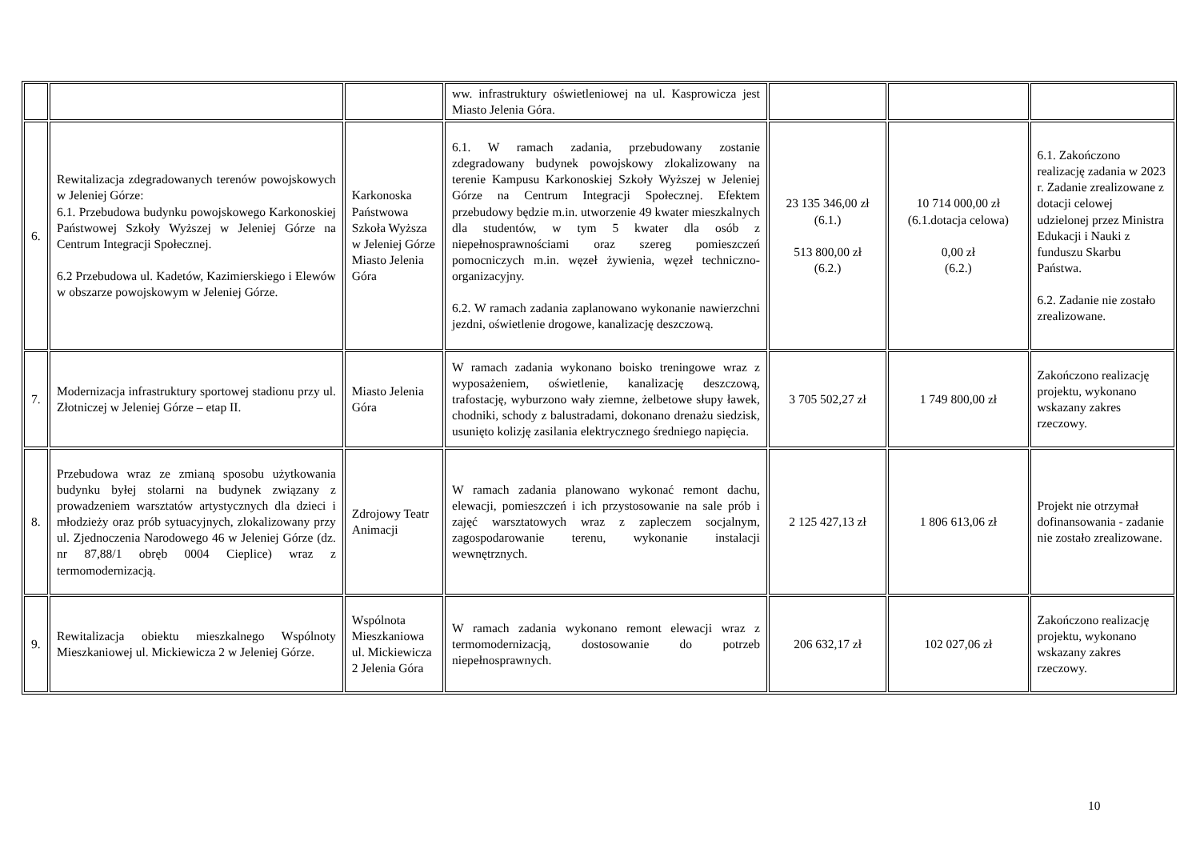| | | | ww. infrastruktury oświetleniowej na ul. Kasprowicza jest Miasto Jelenia Góra. | | | |
| 6. | Rewitalizacja zdegradowanych terenów powojskowych w Jeleniej Górze: 6.1. Przebudowa budynku powojskowego Karkonoskiej Państwowej Szkoły Wyższej w Jeleniej Górze na Centrum Integracji Społecznej. 6.2 Przebudowa ul. Kadetów, Kazimierskiego i Elewów w obszarze powojskowym w Jeleniej Górze. | Karkonoska Państwowa Szkoła Wyższa w Jeleniej Górze Miasto Jelenia Góra | 6.1. W ramach zadania, przebudowany zostanie zdegradowany budynek powojskowy zlokalizowany na terenie Kampusu Karkonoskiej Szkoły Wyższej w Jeleniej Górze na Centrum Integracji Społecznej. Efektem przebudowy będzie m.in. utworzenie 49 kwater mieszkalnych dla studentów, w tym 5 kwater dla osób z niepełnosprawnościami oraz szereg pomieszczeń pomocniczych m.in. węzeł żywienia, węzeł techniczno-organizacyjny. 6.2. W ramach zadania zaplanowano wykonanie nawierzchni jezdni, oświetlenie drogowe, kanalizację deszczową. | 23 135 346,00 zł (6.1.) 513 800,00 zł (6.2.) | 10 714 000,00 zł (6.1.dotacja celowa) 0,00 zł (6.2.) | 6.1. Zakończono realizację zadania w 2023 r. Zadanie zrealizowane z dotacji celowej udzielonej przez Ministra Edukacji i Nauki z funduszu Skarbu Państwa. 6.2. Zadanie nie zostało zrealizowane. |
| 7. | Modernizacja infrastruktury sportowej stadionu przy ul. Złotniczej w Jeleniej Górze – etap II. | Miasto Jelenia Góra | W ramach zadania wykonano boisko treningowe wraz z wyposażeniem, oświetlenie, kanalizację deszczową, trafostację, wyburzono wały ziemne, żelbetowe słupy ławek, chodniki, schody z balustradami, dokonano drenażu siedzisk, usunięto kolizję zasilania elektrycznego średniego napięcia. | 3 705 502,27 zł | 1 749 800,00 zł | Zakończono realizację projektu, wykonano wskazany zakres rzeczowy. |
| 8. | Przebudowa wraz ze zmianą sposobu użytkowania budynku byłej stolarni na budynek związany z prowadzeniem warsztatów artystycznych dla dzieci i młodzieży oraz prób sytuacyjnych, zlokalizowany przy ul. Zjednoczenia Narodowego 46 w Jeleniej Górze (dz. nr 87,88/1 obręb 0004 Cieplice) wraz z termomodernizacją. | Zdrojowy Teatr Animacji | W ramach zadania planowano wykonać remont dachu, elewacji, pomieszczeń i ich przystosowanie na sale prób i zajęć warsztatowych wraz z zapleczem socjalnym, zagospodarowanie terenu, wykonanie instalacji wewnętrznych. | 2 125 427,13 zł | 1 806 613,06 zł | Projekt nie otrzymał dofinansowania - zadanie nie zostało zrealizowane. |
| 9. | Rewitalizacja obiektu mieszkalnego Wspólnoty Mieszkaniowej ul. Mickiewicza 2 w Jeleniej Górze. | Wspólnota Mieszkaniowa ul. Mickiewicza 2 Jelenia Góra | W ramach zadania wykonano remont elewacji wraz z termomodernizacją, dostosowanie do potrzeb niepełnosprawnych. | 206 632,17 zł | 102 027,06 zł | Zakończono realizację projektu, wykonano wskazany zakres rzeczowy. |
10